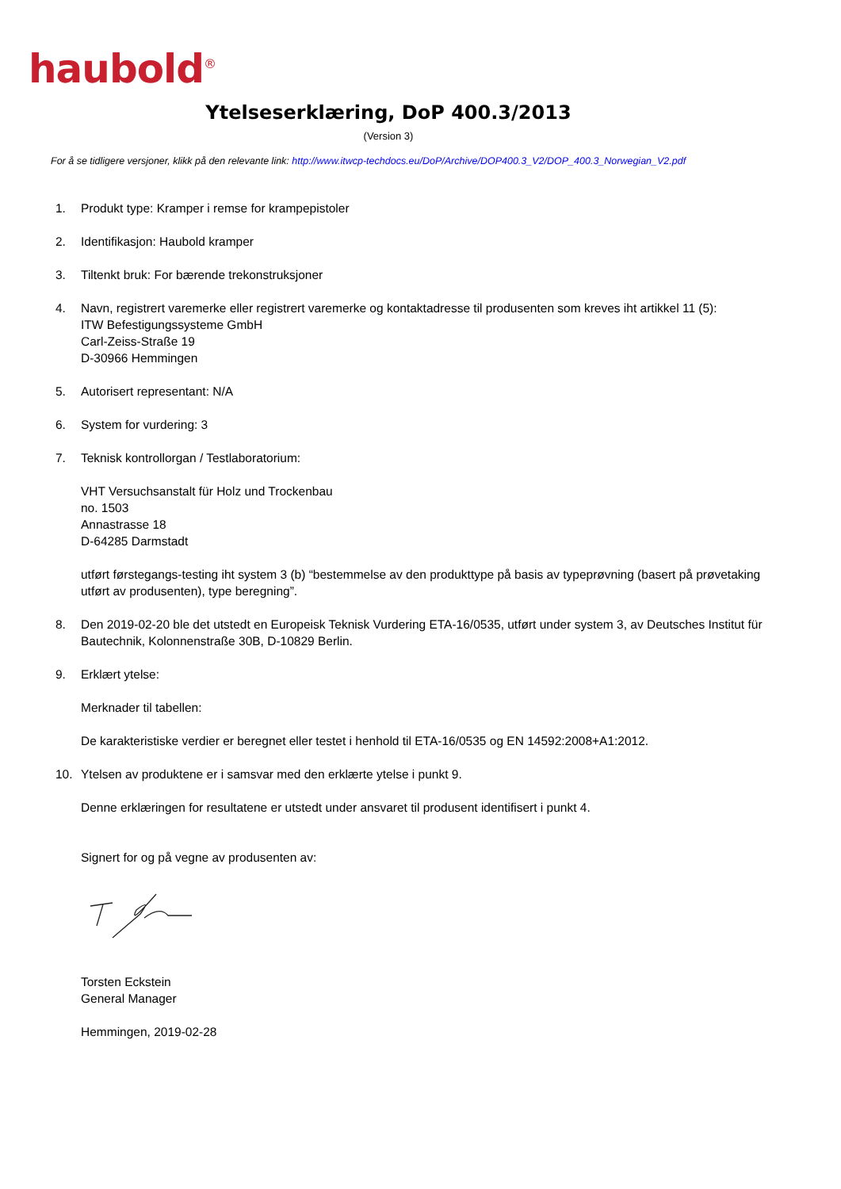haubold<sup>®</sup>
Ytelseserklæring, DoP 400.3/2013
(Version 3)
For å se tidligere versjoner, klikk på den relevante link: http://www.itwcp-techdocs.eu/DoP/Archive/DOP400.3_V2/DOP_400.3_Norwegian_V2.pdf
1. Produkt type: Kramper i remse for krampepistoler
2. Identifikasjon: Haubold kramper
3. Tiltenkt bruk: For bærende trekonstruksjoner
4. Navn, registrert varemerke eller registrert varemerke og kontaktadresse til produsenten som kreves iht artikkel 11 (5):
ITW Befestigungssysteme GmbH
Carl-Zeiss-Straße 19
D-30966 Hemmingen
5. Autorisert representant: N/A
6. System for vurdering: 3
7. Teknisk kontrollorgan / Testlaboratorium:
VHT Versuchsanstalt für Holz und Trockenbau
no. 1503
Annastrasse 18
D-64285 Darmstadt
utført førstegangs-testing iht system 3 (b) “bestemmelse av den produkttype på basis av typeprøvning (basert på prøvetaking utført av produsenten), type beregning”.
8. Den 2019-02-20 ble det utstedt en Europeisk Teknisk Vurdering ETA-16/0535, utført under system 3, av Deutsches Institut für Bautechnik, Kolonnenstraße 30B, D-10829 Berlin.
9. Erklært ytelse:
Merknader til tabellen:
De karakteristiske verdier er beregnet eller testet i henhold til ETA-16/0535 og EN 14592:2008+A1:2012.
10. Ytelsen av produktene er i samsvar med den erklærte ytelse i punkt 9.
Denne erklæringen for resultatene er utstedt under ansvaret til produsent identifisert i punkt 4.
Signert for og på vegne av produsenten av:
Torsten Eckstein
General Manager
Hemmingen, 2019-02-28